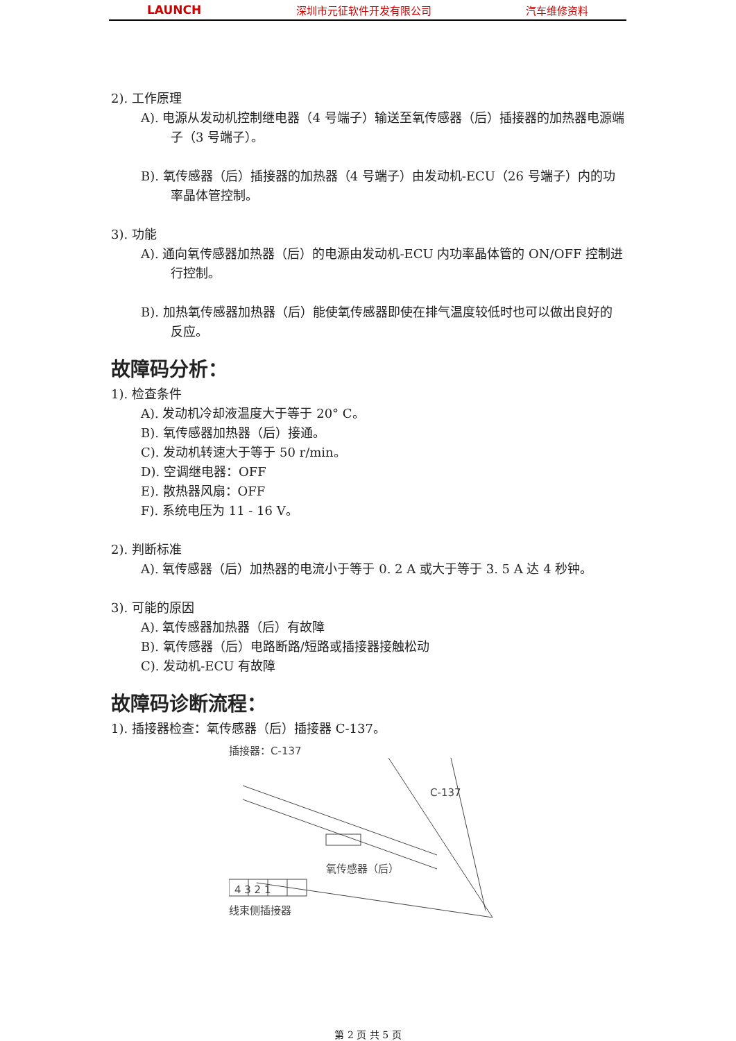LAUNCH 深圳市元征软件开发有限公司 汽车维修资料
2). 工作原理
A). 电源从发动机控制继电器（4 号端子）输送至氧传感器（后）插接器的加热器电源端子（3 号端子）。
B). 氧传感器（后）插接器的加热器（4 号端子）由发动机-ECU（26 号端子）内的功率晶体管控制。
3). 功能
A). 通向氧传感器加热器（后）的电源由发动机-ECU 内功率晶体管的 ON/OFF 控制进行控制。
B). 加热氧传感器加热器（后）能使氧传感器即使在排气温度较低时也可以做出良好的反应。
故障码分析：
1). 检查条件
A). 发动机冷却液温度大于等于 20° C。
B). 氧传感器加热器（后）接通。
C). 发动机转速大于等于 50 r/min。
D). 空调继电器：OFF
E). 散热器风扇：OFF
F). 系统电压为 11 - 16 V。
2). 判断标准
A). 氧传感器（后）加热器的电流小于等于 0. 2 A 或大于等于 3. 5 A 达 4 秒钟。
3). 可能的原因
A). 氧传感器加热器（后）有故障
B). 氧传感器（后）电路断路/短路或插接器接触松动
C). 发动机-ECU 有故障
故障码诊断流程：
1). 插接器检查：氧传感器（后）插接器 C-137。
插接器：C-137
C-137
氧传感器（后）
4 3 2 1
线束侧插接器
第 2 页 共 5 页